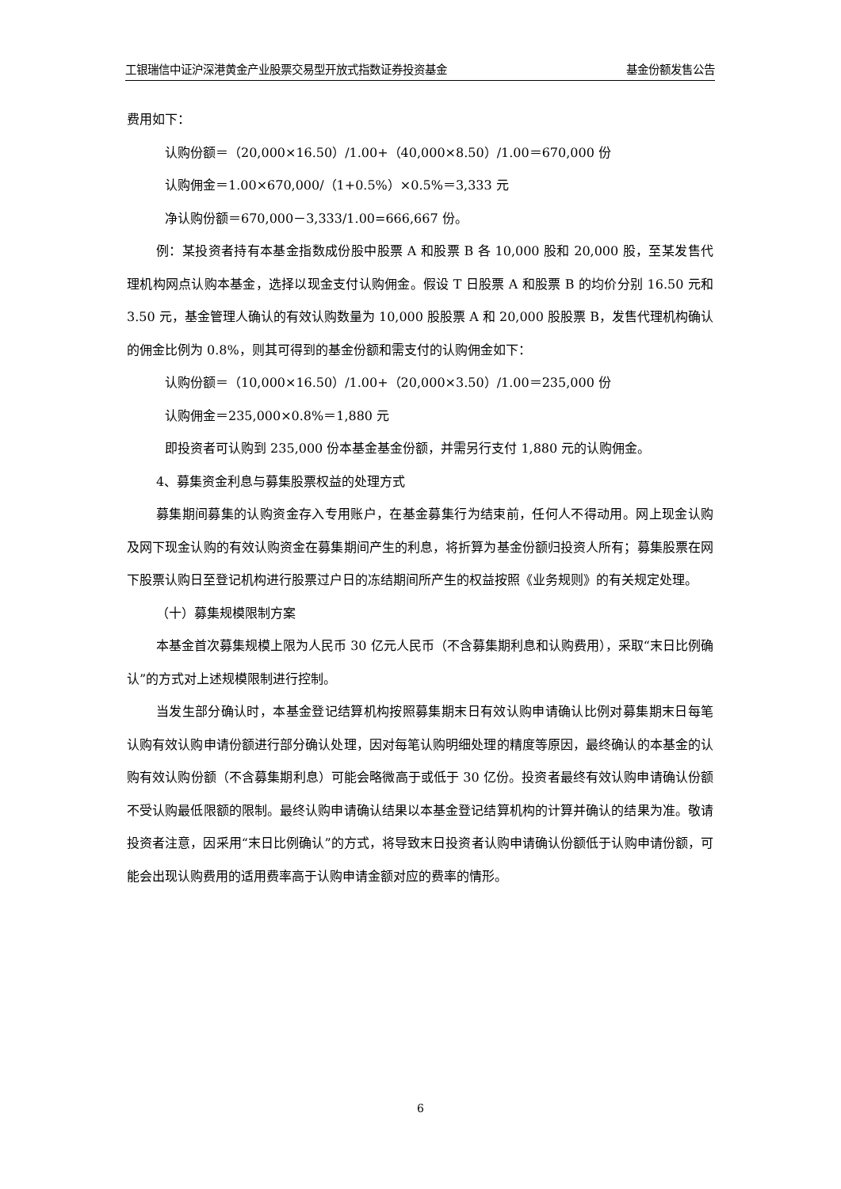工银瑞信中证沪深港黄金产业股票交易型开放式指数证券投资基金 基金份额发售公告
费用如下：
认购份额＝（20,000×16.50）/1.00+（40,000×8.50）/1.00＝670,000 份
认购佣金＝1.00×670,000/（1+0.5%）×0.5%＝3,333 元
净认购份额＝670,000－3,333/1.00=666,667 份。
例：某投资者持有本基金指数成份股中股票 A 和股票 B 各 10,000 股和 20,000 股，至某发售代理机构网点认购本基金，选择以现金支付认购佣金。假设 T 日股票 A 和股票 B 的均价分别 16.50 元和 3.50 元，基金管理人确认的有效认购数量为 10,000 股股票 A 和 20,000 股股票 B，发售代理机构确认的佣金比例为 0.8%，则其可得到的基金份额和需支付的认购佣金如下：
认购份额＝（10,000×16.50）/1.00+（20,000×3.50）/1.00＝235,000 份
认购佣金＝235,000×0.8%＝1,880 元
即投资者可认购到 235,000 份本基金基金份额，并需另行支付 1,880 元的认购佣金。
4、募集资金利息与募集股票权益的处理方式
募集期间募集的认购资金存入专用账户，在基金募集行为结束前，任何人不得动用。网上现金认购及网下现金认购的有效认购资金在募集期间产生的利息，将折算为基金份额归投资人所有；募集股票在网下股票认购日至登记机构进行股票过户日的冻结期间所产生的权益按照《业务规则》的有关规定处理。
（十）募集规模限制方案
本基金首次募集规模上限为人民币 30 亿元人民币（不含募集期利息和认购费用），采取“末日比例确认”的方式对上述规模限制进行控制。
当发生部分确认时，本基金登记结算机构按照募集期末日有效认购申请确认比例对募集期末日每笔认购有效认购申请份额进行部分确认处理，因对每笔认购明细处理的精度等原因，最终确认的本基金的认购有效认购份额（不含募集期利息）可能会略微高于或低于 30 亿份。投资者最终有效认购申请确认份额不受认购最低限额的限制。最终认购申请确认结果以本基金登记结算机构的计算并确认的结果为准。敬请投资者注意，因采用“末日比例确认”的方式，将导致末日投资者认购申请确认份额低于认购申请份额，可能会出现认购费用的适用费率高于认购申请金额对应的费率的情形。
6